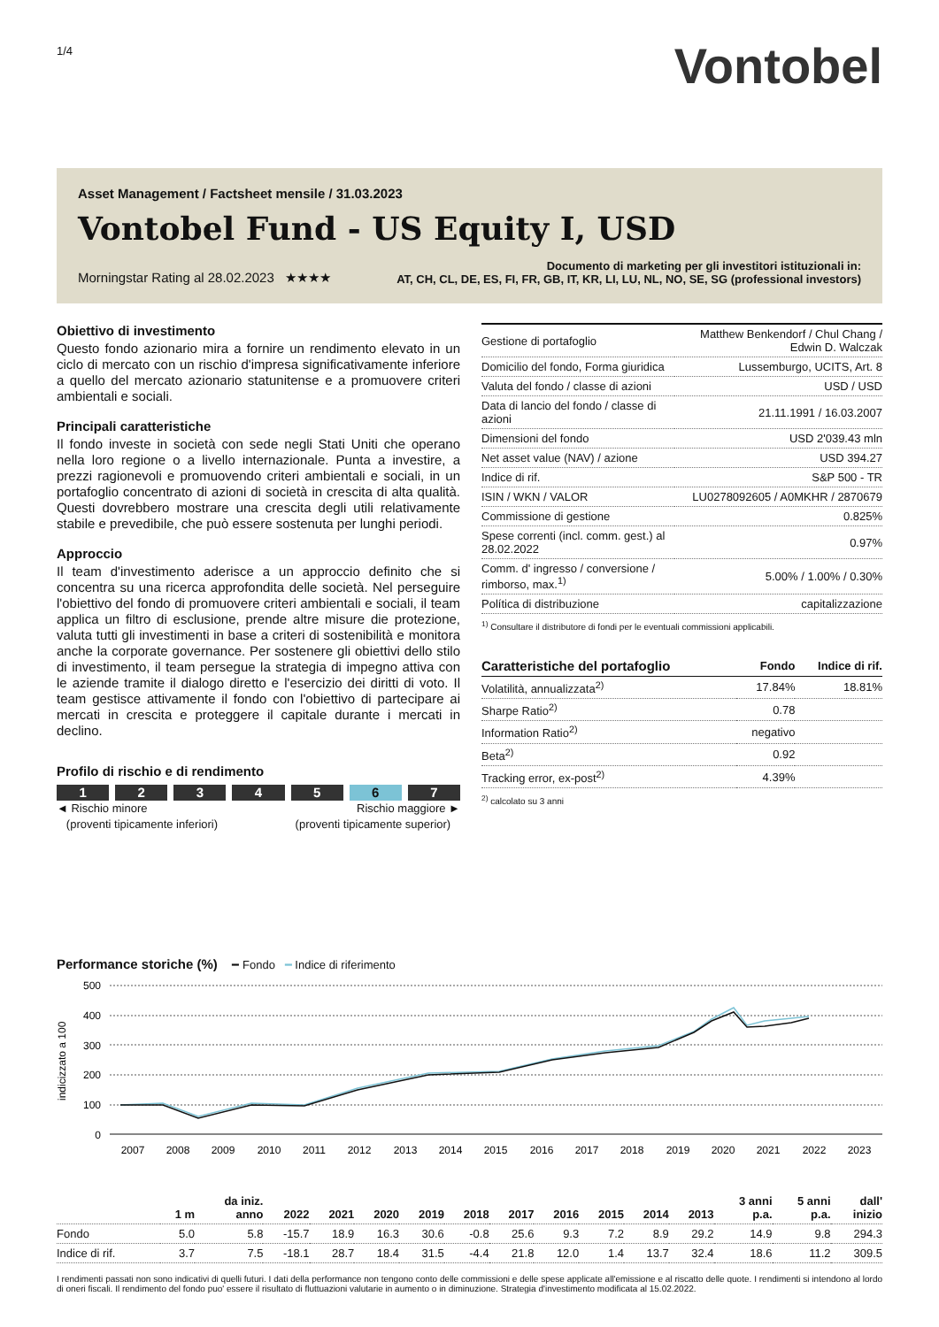1/4
Vontobel
Asset Management / Factsheet mensile / 31.03.2023
Vontobel Fund - US Equity I, USD
Morningstar Rating al 28.02.2023 ★★★★
Documento di marketing per gli investitori istituzionali in:
AT, CH, CL, DE, ES, FI, FR, GB, IT, KR, LI, LU, NL, NO, SE, SG (professional investors)
Obiettivo di investimento
Questo fondo azionario mira a fornire un rendimento elevato in un ciclo di mercato con un rischio d'impresa significativamente inferiore a quello del mercato azionario statunitense e a promuovere criteri ambientali e sociali.
Principali caratteristiche
Il fondo investe in società con sede negli Stati Uniti che operano nella loro regione o a livello internazionale. Punta a investire, a prezzi ragionevoli e promuovendo criteri ambientali e sociali, in un portafoglio concentrato di azioni di società in crescita di alta qualità. Questi dovrebbero mostrare una crescita degli utili relativamente stabile e prevedibile, che può essere sostenuta per lunghi periodi.
Approccio
Il team d'investimento aderisce a un approccio definito che si concentra su una ricerca approfondita delle società. Nel perseguire l'obiettivo del fondo di promuovere criteri ambientali e sociali, il team applica un filtro di esclusione, prende altre misure die protezione, valuta tutti gli investimenti in base a criteri di sostenibilità e monitora anche la corporate governance. Per sostenere gli obiettivi dello stilo di investimento, il team persegue la strategia di impegno attiva con le aziende tramite il dialogo diretto e l'esercizio dei diritti di voto. Il team gestisce attivamente il fondo con l'obiettivo di partecipare ai mercati in crescita e proteggere il capitale durante i mercati in declino.
Profilo di rischio e di rendimento
1 2 3 4 5 6 7
◄ Rischio minore
(proventi tipicamente inferiori)
Rischio maggiore ►
(proventi tipicamente superior)
| Gestione di portafoglio | Matthew Benkendorf / Chul Chang / Edwin D. Walczak |
| Domicilio del fondo, Forma giuridica | Lussemburgo, UCITS, Art. 8 |
| Valuta del fondo / classe di azioni | USD / USD |
| Data di lancio del fondo / classe di azioni | 21.11.1991 / 16.03.2007 |
| Dimensioni del fondo | USD 2'039.43 mln |
| Net asset value (NAV) / azione | USD 394.27 |
| Indice di rif. | S&P 500 - TR |
| ISIN / WKN / VALOR | LU0278092605 / A0MKHR / 2870679 |
| Commissione di gestione | 0.825% |
| Spese correnti (incl. comm. gest.) al 28.02.2022 | 0.97% |
| Comm. d' ingresso / conversione / rimborso, max.<sup>1)</sup> | 5.00% / 1.00% / 0.30% |
| Política di distribuzione | capitalizzazione |
<sup>1)</sup> Consultare il distributore di fondi per le eventuali commissioni applicabili.
| Caratteristiche del portafoglio | Fondo | Indice di rif. |
| --- | --- | --- |
| Volatilità, annualizzata<sup>2)</sup> | 17.84% | 18.81% |
| Sharpe Ratio<sup>2)</sup> | 0.78 | |
| Information Ratio<sup>2)</sup> | negativo | |
| Beta<sup>2)</sup> | 0.92 | |
| Tracking error, ex-post<sup>2)</sup> | 4.39% | |
<sup>2)</sup> calcolato su 3 anni
Performance storiche (%) ━ Fondo ━ Indice di riferimento
indicizzato a 100
500
400
300
200
100
0
2007
2008
2009
2010
2011
2012
2013
2014
2015
2016
2017
2018
2019
2020
2021
2022
2023
| | 1 m | da iniz. anno | 2022 | 2021 | 2020 | 2019 | 2018 | 2017 | 2016 | 2015 | 2014 | 2013 | 3 anni p.a. | 5 anni p.a. | dall' inizio |
| --- | --- | --- | --- | --- | --- | --- | --- | --- | --- | --- | --- | --- | --- | --- | --- |
| Fondo | 5.0 | 5.8 | -15.7 | 18.9 | 16.3 | 30.6 | -0.8 | 25.6 | 9.3 | 7.2 | 8.9 | 29.2 | 14.9 | 9.8 | 294.3 |
| Indice di rif. | 3.7 | 7.5 | -18.1 | 28.7 | 18.4 | 31.5 | -4.4 | 21.8 | 12.0 | 1.4 | 13.7 | 32.4 | 18.6 | 11.2 | 309.5 |
I rendimenti passati non sono indicativi di quelli futuri. I dati della performance non tengono conto delle commissioni e delle spese applicate all'emissione e al riscatto delle quote. I rendimenti si intendono al lordo di oneri fiscali. Il rendimento del fondo puo' essere il risultato di fluttuazioni valutarie in aumento o in diminuzione. Strategia d'investimento modificata al 15.02.2022.